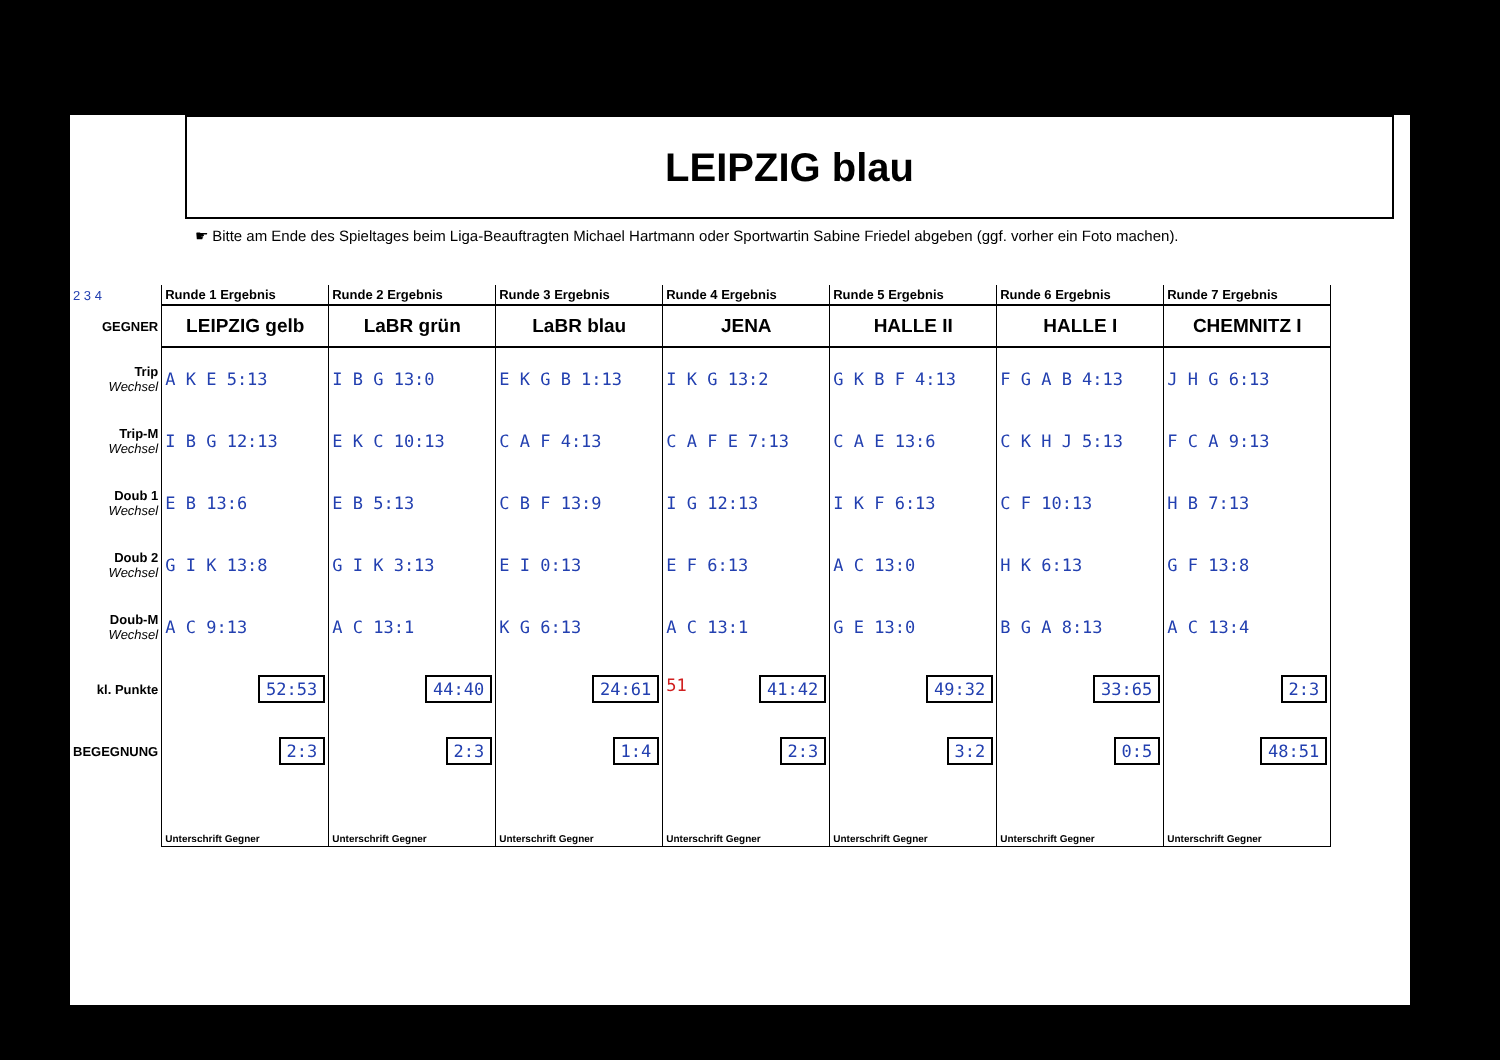LEIPZIG blau
☛ Bitte am Ende des Spieltages beim Liga-Beauftragten Michael Hartmann oder Sportwartin Sabine Friedel abgeben (ggf. vorher ein Foto machen).
| 2 3 4 | Runde 1 Ergebnis | Runde 2 Ergebnis | Runde 3 Ergebnis | Runde 4 Ergebnis | Runde 5 Ergebnis | Runde 6 Ergebnis | Runde 7 Ergebnis |
| GEGNER | LEIPZIG gelb | LaBR grün | LaBR blau | JENA | HALLE II | HALLE I | CHEMNITZ I |
| Trip Wechsel | A K E 5:13 | I B G 13:0 | E K G B 1:13 | I K G 13:2 | G K B F 4:13 | F G A B 4:13 | J H G 6:13 |
| Trip-M Wechsel | I B G 12:13 | E K C 10:13 | C A F 4:13 | C A F E 7:13 | C A E 13:6 | C K H J 5:13 | F C A 9:13 |
| Doub 1 Wechsel | E B 13:6 | E B 5:13 | C B F 13:9 | I G 12:13 | I K F 6:13 | C F 10:13 | H B 7:13 |
| Doub 2 Wechsel | G I K 13:8 | G I K 3:13 | E I 0:13 | E F 6:13 | A C 13:0 | H K 6:13 | G F 13:8 |
| Doub-M Wechsel | A C 9:13 | A C 13:1 | K G 6:13 | A C 13:1 | G E 13:0 | B G A 8:13 | A C 13:4 |
| kl. Punkte | 52:53 | 44:40 | 24:61 | 51 41:42 | 49:32 | 33:65 | 2:3 |
| BEGEGNUNG | 2:3 | 2:3 | 1:4 | 2:3 | 3:2 | 0:5 | 48:51 |
| | Unterschrift Gegner | Unterschrift Gegner | Unterschrift Gegner | Unterschrift Gegner | Unterschrift Gegner | Unterschrift Gegner | Unterschrift Gegner |